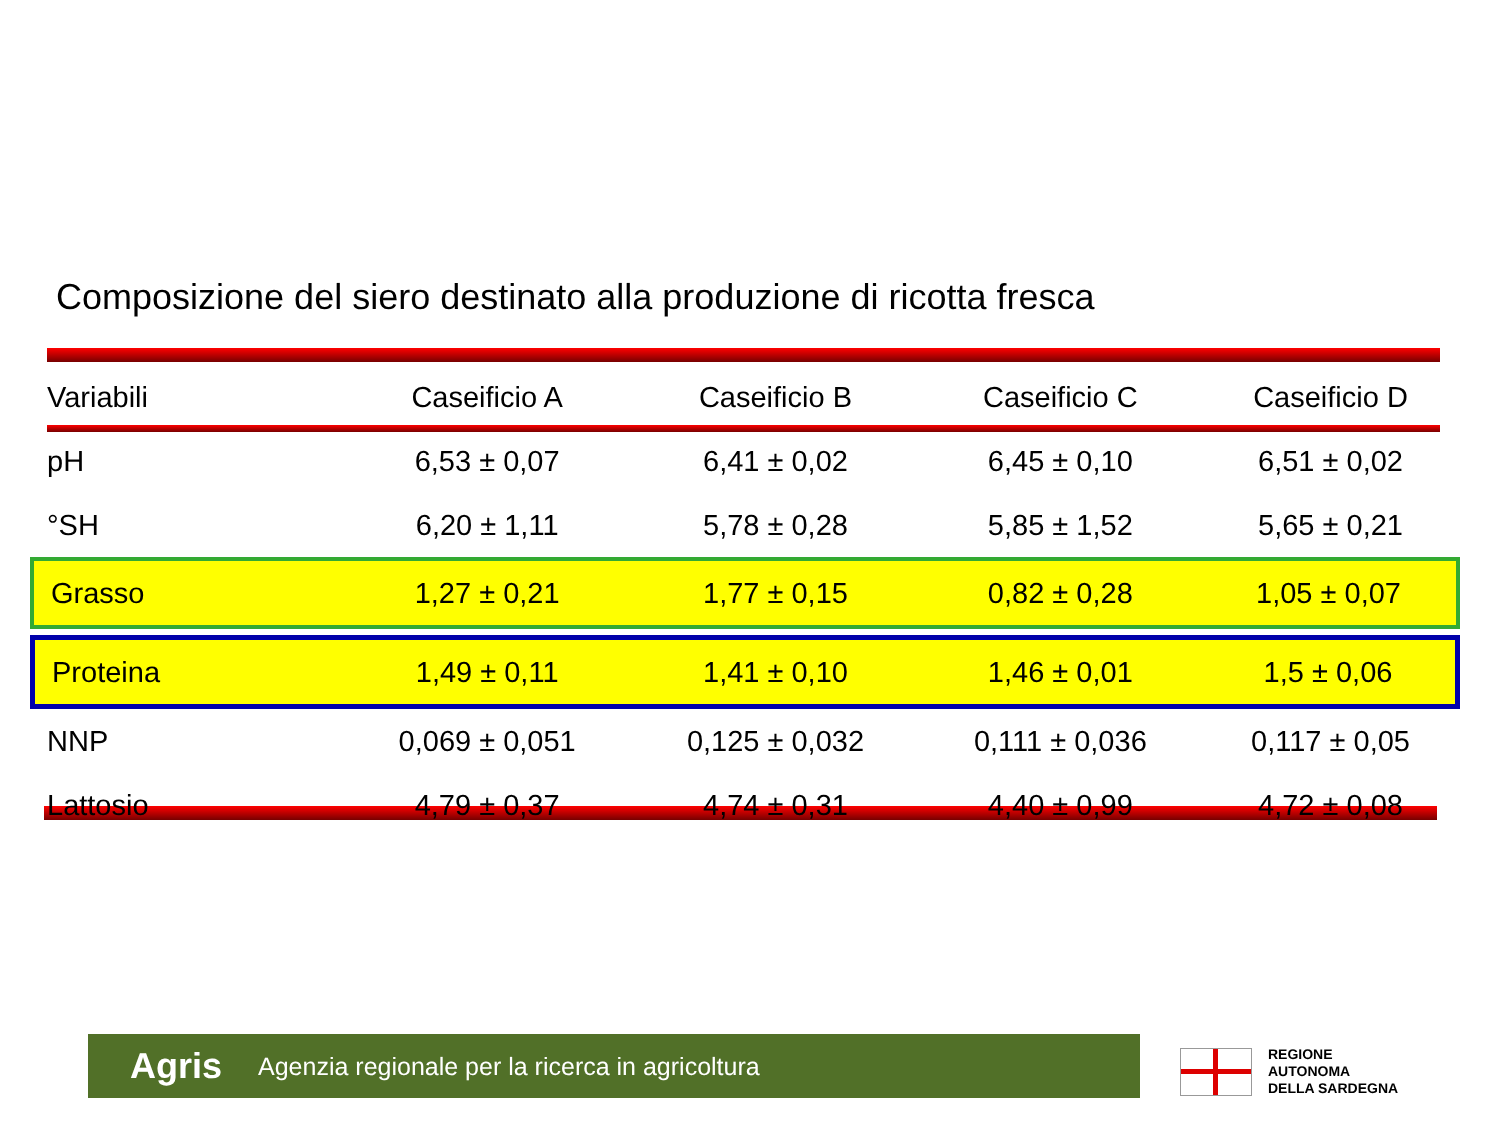Composizione del siero destinato alla produzione di ricotta fresca
| Variabili | Caseificio A | Caseificio B | Caseificio C | Caseificio D |
| --- | --- | --- | --- | --- |
| pH | 6,53 ± 0,07 | 6,41 ± 0,02 | 6,45 ± 0,10 | 6,51 ± 0,02 |
| °SH | 6,20 ± 1,11 | 5,78 ± 0,28 | 5,85 ± 1,52 | 5,65 ± 0,21 |
| Grasso | 1,27 ± 0,21 | 1,77 ± 0,15 | 0,82 ± 0,28 | 1,05 ± 0,07 |
| Proteina | 1,49 ± 0,11 | 1,41 ± 0,10 | 1,46 ± 0,01 | 1,5 ± 0,06 |
| NNP | 0,069 ± 0,051 | 0,125 ± 0,032 | 0,111 ± 0,036 | 0,117 ± 0,05 |
| Lattosio | 4,79 ± 0,37 | 4,74 ± 0,31 | 4,40 ± 0,99 | 4,72 ± 0,08 |
Agris Agenzia regionale per la ricerca in agricoltura
REGIONE
AUTONOMA
DELLA SARDEGNA